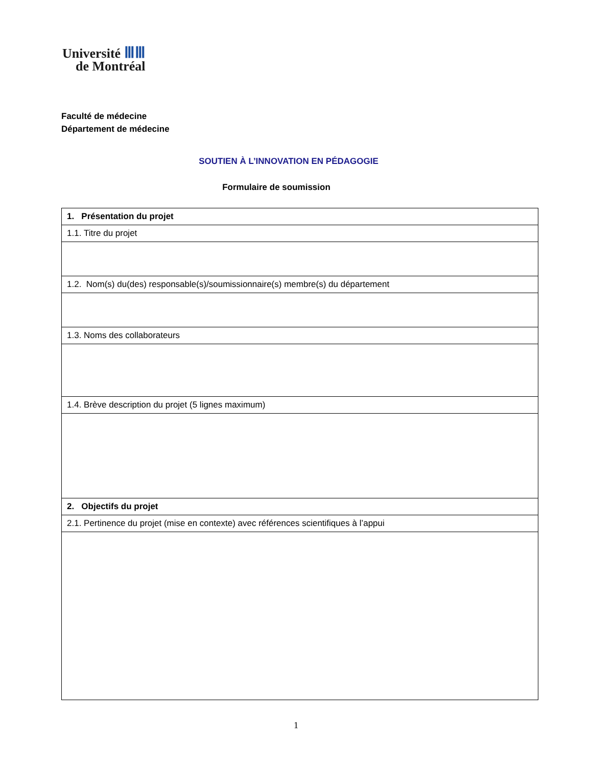Université ⅢⅢ
de Montréal
Faculté de médecine
Département de médecine
SOUTIEN À L’INNOVATION EN PÉDAGOGIE
Formulaire de soumission
| 1. Présentation du projet |
| 1.1. Titre du projet |
| 1.2. Nom(s) du(des) responsable(s)/soumissionnaire(s) membre(s) du département |
| 1.3. Noms des collaborateurs |
| 1.4. Brève description du projet (5 lignes maximum) |
| 2. Objectifs du projet |
| 2.1. Pertinence du projet (mise en contexte) avec références scientifiques à l’appui |
1